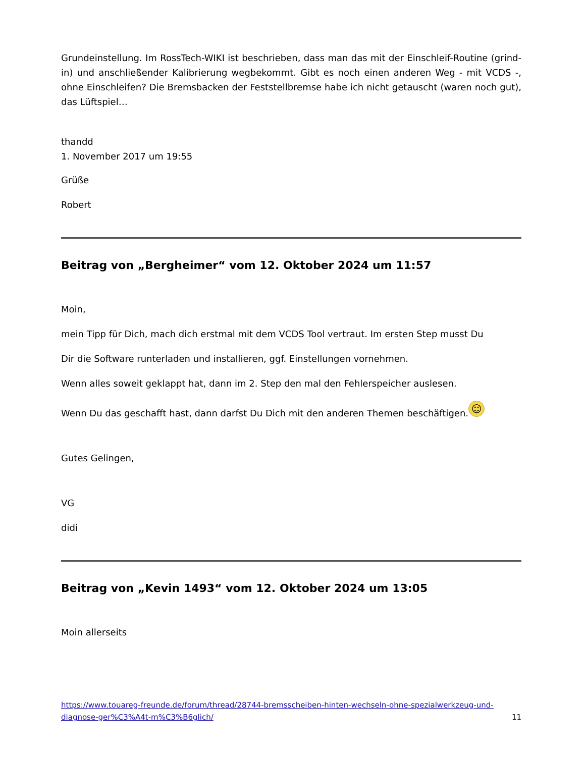Grundeinstellung. Im RossTech-WIKI ist beschrieben, dass man das mit der Einschleif-Routine (grind-in) und anschließender Kalibrierung wegbekommt. Gibt es noch einen anderen Weg - mit VCDS -, ohne Einschleifen? Die Bremsbacken der Feststellbremse habe ich nicht getauscht (waren noch gut), das Lüftspiel…
thandd
1. November 2017 um 19:55
Grüße
Robert
Beitrag von „Bergheimer“ vom 12. Oktober 2024 um 11:57
Moin,
mein Tipp für Dich, mach dich erstmal mit dem VCDS Tool vertraut. Im ersten Step musst Du
Dir die Software runterladen und installieren, ggf. Einstellungen vornehmen.
Wenn alles soweit geklappt hat, dann im 2. Step den mal den Fehlerspeicher auslesen.
Wenn Du das geschafft hast, dann darfst Du Dich mit den anderen Themen beschäftigen. ☺
Gutes Gelingen,
VG
didi
Beitrag von „Kevin 1493“ vom 12. Oktober 2024 um 13:05
Moin allerseits
https://www.touareg-freunde.de/forum/thread/28744-bremsscheiben-hinten-wechseln-ohne-spezialwerkzeug-und-diagnose-ger%C3%A4t-m%C3%B6glich/ 11